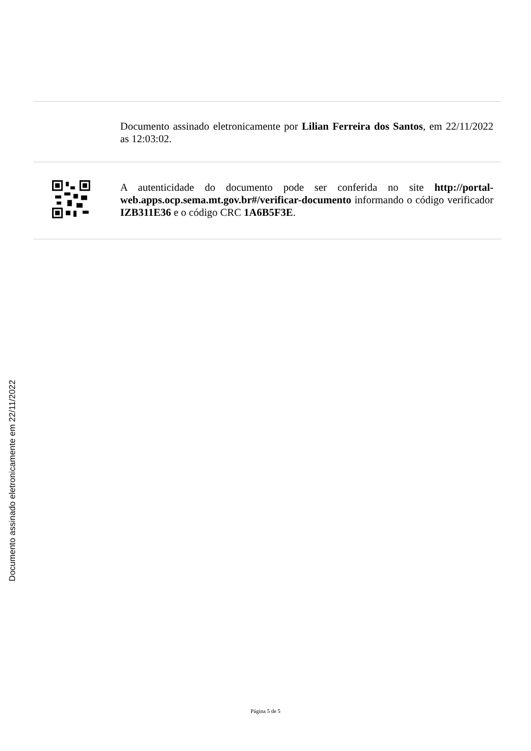Documento assinado eletronicamente por Lilian Ferreira dos Santos, em 22/11/2022 as 12:03:02.
A autenticidade do documento pode ser conferida no site http://portal-web.apps.ocp.sema.mt.gov.br#/verificar-documento informando o código verificador IZB311E36 e o código CRC 1A6B5F3E.
Documento assinado eletronicamente em 22/11/2022
Página 5 de 5